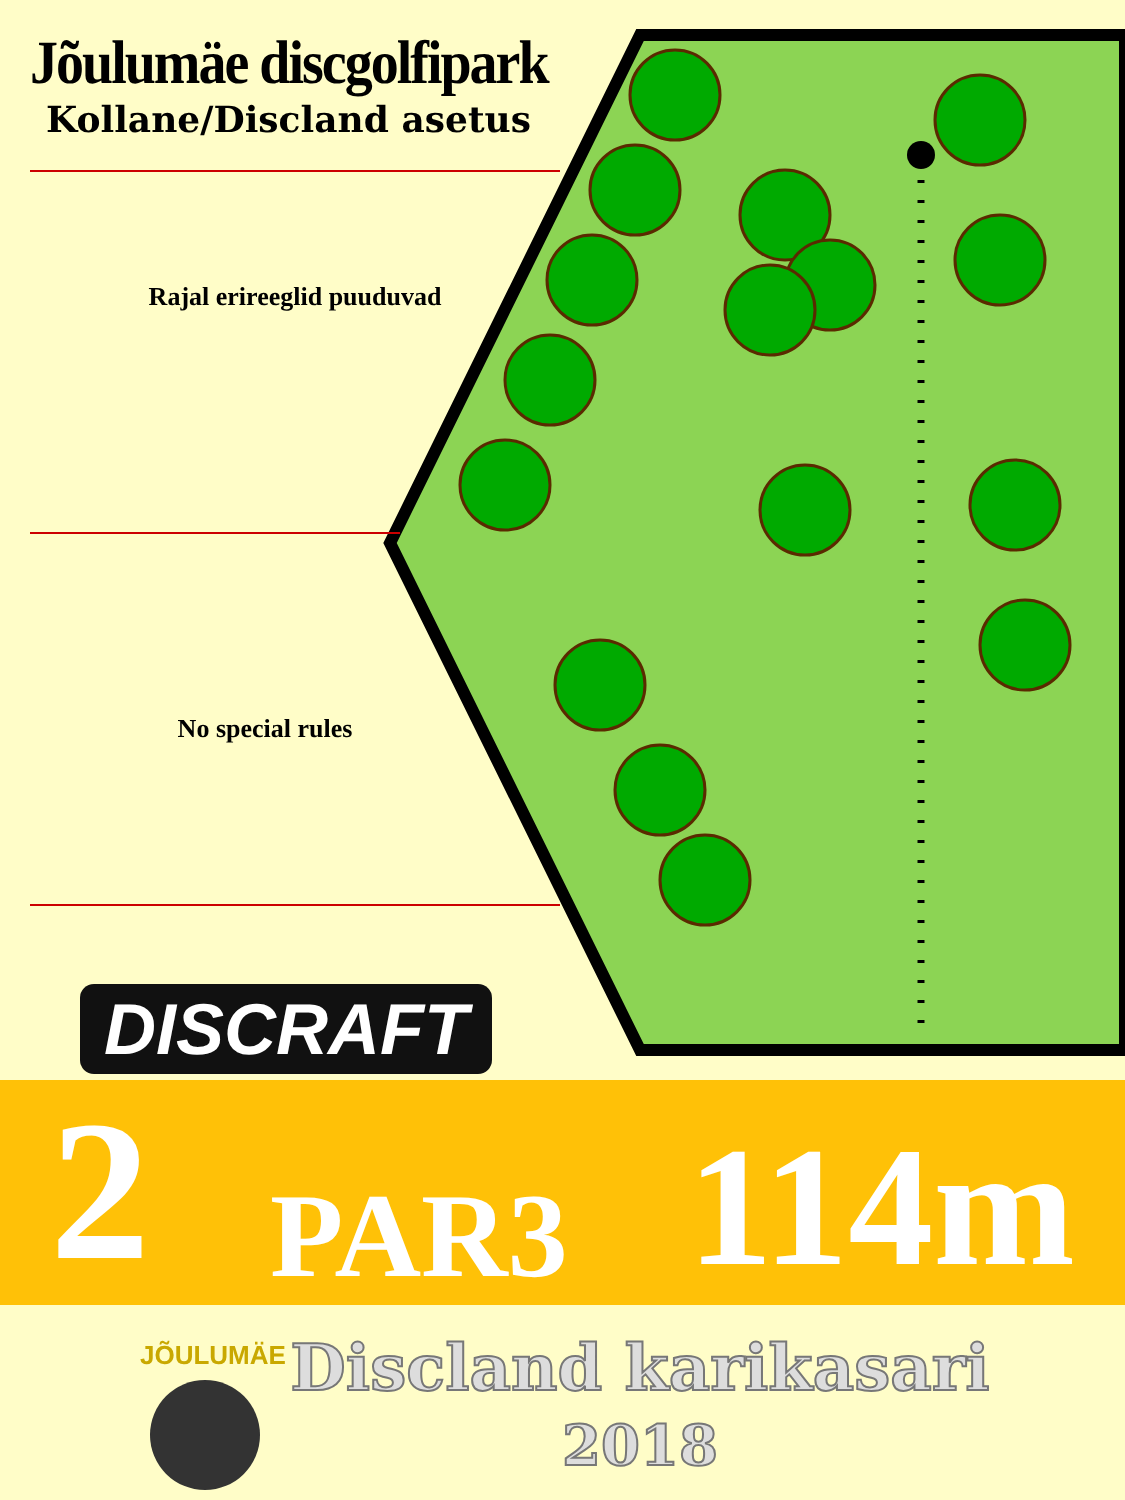Jõulumäe discgolfipark
Kollane/Discland asetus
Rajal erireeglid puuduvad
No special rules
DISCRAFT
2 PAR3 114m
JÕULUMÄE
Discland karikasari
2018